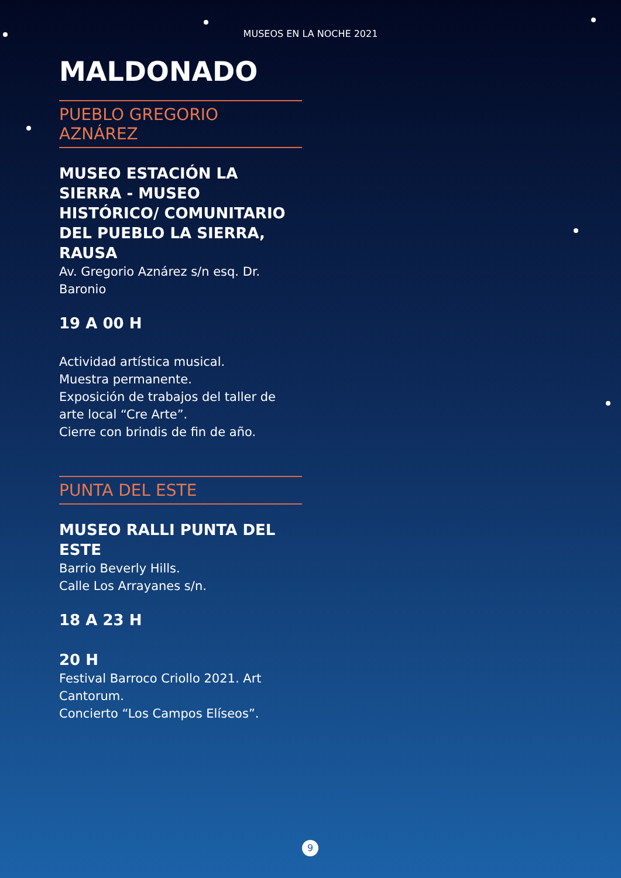MUSEOS EN LA NOCHE 2021
MALDONADO
PUEBLO GREGORIO AZNÁREZ
MUSEO ESTACIÓN LA SIERRA - MUSEO HISTÓRICO/ COMUNITARIO DEL PUEBLO LA SIERRA, RAUSA
Av. Gregorio Aznárez s/n esq. Dr. Baronio
19 A 00 H
Actividad artística musical.
Muestra permanente.
Exposición de trabajos del taller de arte local “Cre Arte”.
Cierre con brindis de fin de año.
PUNTA DEL ESTE
MUSEO RALLI PUNTA DEL ESTE
Barrio Beverly Hills.
Calle Los Arrayanes s/n.
18 A 23 H
20 H
Festival Barroco Criollo 2021. Art Cantorum.
Concierto “Los Campos Elíseos”.
9